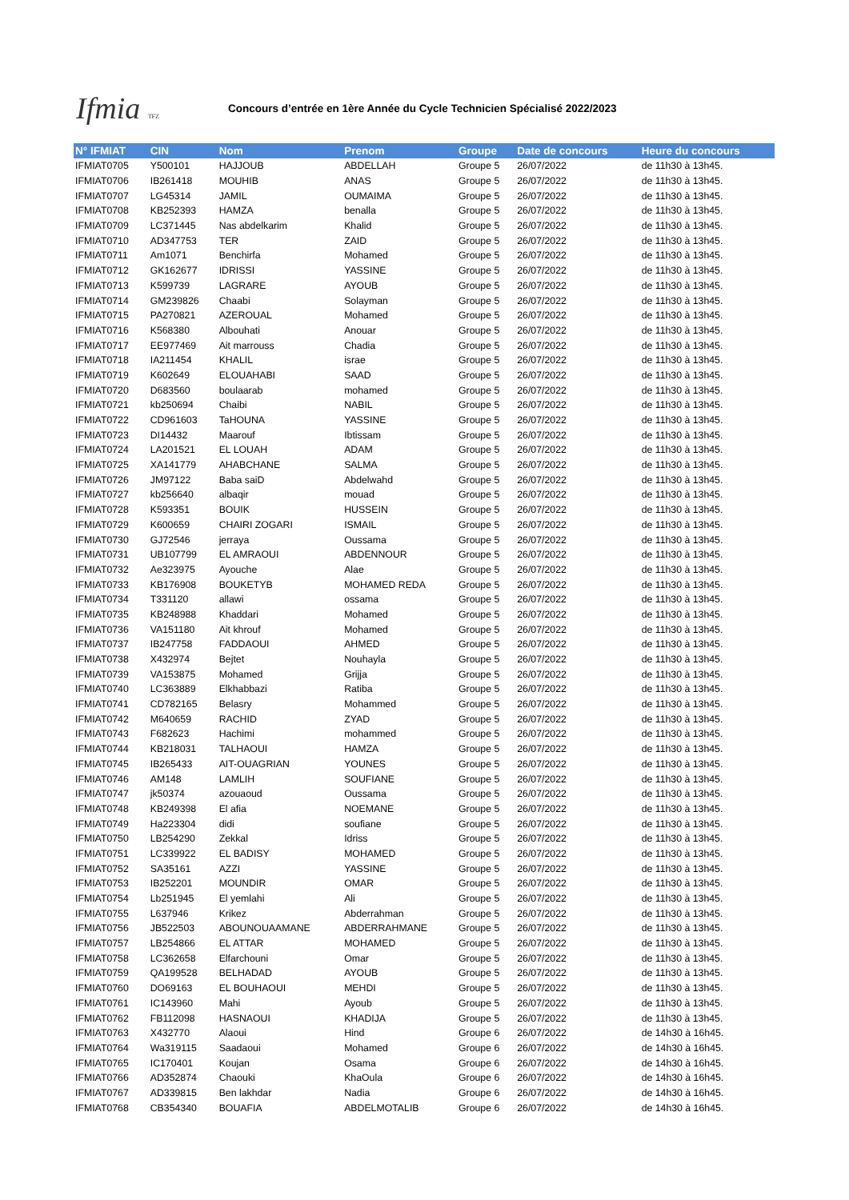Ifmia TFZ
Concours d’entrée en 1ère Année du Cycle Technicien Spécialisé 2022/2023
| N° IFMIAT | CIN | Nom | Prenom | Groupe | Date de concours | Heure du concours |
| --- | --- | --- | --- | --- | --- | --- |
| IFMIAT0705 | Y500101 | HAJJOUB | ABDELLAH | Groupe 5 | 26/07/2022 | de 11h30 à 13h45. |
| IFMIAT0706 | IB261418 | MOUHIB | ANAS | Groupe 5 | 26/07/2022 | de 11h30 à 13h45. |
| IFMIAT0707 | LG45314 | JAMIL | OUMAIMA | Groupe 5 | 26/07/2022 | de 11h30 à 13h45. |
| IFMIAT0708 | KB252393 | HAMZA | benalla | Groupe 5 | 26/07/2022 | de 11h30 à 13h45. |
| IFMIAT0709 | LC371445 | Nas abdelkarim | Khalid | Groupe 5 | 26/07/2022 | de 11h30 à 13h45. |
| IFMIAT0710 | AD347753 | TER | ZAID | Groupe 5 | 26/07/2022 | de 11h30 à 13h45. |
| IFMIAT0711 | Am1071 | Benchirfa | Mohamed | Groupe 5 | 26/07/2022 | de 11h30 à 13h45. |
| IFMIAT0712 | GK162677 | IDRISSI | YASSINE | Groupe 5 | 26/07/2022 | de 11h30 à 13h45. |
| IFMIAT0713 | K599739 | LAGRARE | AYOUB | Groupe 5 | 26/07/2022 | de 11h30 à 13h45. |
| IFMIAT0714 | GM239826 | Chaabi | Solayman | Groupe 5 | 26/07/2022 | de 11h30 à 13h45. |
| IFMIAT0715 | PA270821 | AZEROUAL | Mohamed | Groupe 5 | 26/07/2022 | de 11h30 à 13h45. |
| IFMIAT0716 | K568380 | Albouhati | Anouar | Groupe 5 | 26/07/2022 | de 11h30 à 13h45. |
| IFMIAT0717 | EE977469 | Ait marrouss | Chadia | Groupe 5 | 26/07/2022 | de 11h30 à 13h45. |
| IFMIAT0718 | IA211454 | KHALIL | israe | Groupe 5 | 26/07/2022 | de 11h30 à 13h45. |
| IFMIAT0719 | K602649 | ELOUAHABI | SAAD | Groupe 5 | 26/07/2022 | de 11h30 à 13h45. |
| IFMIAT0720 | D683560 | boulaarab | mohamed | Groupe 5 | 26/07/2022 | de 11h30 à 13h45. |
| IFMIAT0721 | kb250694 | Chaibi | NABIL | Groupe 5 | 26/07/2022 | de 11h30 à 13h45. |
| IFMIAT0722 | CD961603 | TaHOUNA | YASSINE | Groupe 5 | 26/07/2022 | de 11h30 à 13h45. |
| IFMIAT0723 | DI14432 | Maarouf | Ibtissam | Groupe 5 | 26/07/2022 | de 11h30 à 13h45. |
| IFMIAT0724 | LA201521 | EL LOUAH | ADAM | Groupe 5 | 26/07/2022 | de 11h30 à 13h45. |
| IFMIAT0725 | XA141779 | AHABCHANE | SALMA | Groupe 5 | 26/07/2022 | de 11h30 à 13h45. |
| IFMIAT0726 | JM97122 | Baba saiD | Abdelwahd | Groupe 5 | 26/07/2022 | de 11h30 à 13h45. |
| IFMIAT0727 | kb256640 | albaqir | mouad | Groupe 5 | 26/07/2022 | de 11h30 à 13h45. |
| IFMIAT0728 | K593351 | BOUIK | HUSSEIN | Groupe 5 | 26/07/2022 | de 11h30 à 13h45. |
| IFMIAT0729 | K600659 | CHAIRI ZOGARI | ISMAIL | Groupe 5 | 26/07/2022 | de 11h30 à 13h45. |
| IFMIAT0730 | GJ72546 | jerraya | Oussama | Groupe 5 | 26/07/2022 | de 11h30 à 13h45. |
| IFMIAT0731 | UB107799 | EL AMRAOUI | ABDENNOUR | Groupe 5 | 26/07/2022 | de 11h30 à 13h45. |
| IFMIAT0732 | Ae323975 | Ayouche | Alae | Groupe 5 | 26/07/2022 | de 11h30 à 13h45. |
| IFMIAT0733 | KB176908 | BOUKETYB | MOHAMED REDA | Groupe 5 | 26/07/2022 | de 11h30 à 13h45. |
| IFMIAT0734 | T331120 | allawi | ossama | Groupe 5 | 26/07/2022 | de 11h30 à 13h45. |
| IFMIAT0735 | KB248988 | Khaddari | Mohamed | Groupe 5 | 26/07/2022 | de 11h30 à 13h45. |
| IFMIAT0736 | VA151180 | Ait khrouf | Mohamed | Groupe 5 | 26/07/2022 | de 11h30 à 13h45. |
| IFMIAT0737 | IB247758 | FADDAOUI | AHMED | Groupe 5 | 26/07/2022 | de 11h30 à 13h45. |
| IFMIAT0738 | X432974 | Bejtet | Nouhayla | Groupe 5 | 26/07/2022 | de 11h30 à 13h45. |
| IFMIAT0739 | VA153875 | Mohamed | Grijja | Groupe 5 | 26/07/2022 | de 11h30 à 13h45. |
| IFMIAT0740 | LC363889 | Elkhabbazi | Ratiba | Groupe 5 | 26/07/2022 | de 11h30 à 13h45. |
| IFMIAT0741 | CD782165 | Belasry | Mohammed | Groupe 5 | 26/07/2022 | de 11h30 à 13h45. |
| IFMIAT0742 | M640659 | RACHID | ZYAD | Groupe 5 | 26/07/2022 | de 11h30 à 13h45. |
| IFMIAT0743 | F682623 | Hachimi | mohammed | Groupe 5 | 26/07/2022 | de 11h30 à 13h45. |
| IFMIAT0744 | KB218031 | TALHAOUI | HAMZA | Groupe 5 | 26/07/2022 | de 11h30 à 13h45. |
| IFMIAT0745 | IB265433 | AIT-OUAGRIAN | YOUNES | Groupe 5 | 26/07/2022 | de 11h30 à 13h45. |
| IFMIAT0746 | AM148 | LAMLIH | SOUFIANE | Groupe 5 | 26/07/2022 | de 11h30 à 13h45. |
| IFMIAT0747 | jk50374 | azouaoud | Oussama | Groupe 5 | 26/07/2022 | de 11h30 à 13h45. |
| IFMIAT0748 | KB249398 | El afia | NOEMANE | Groupe 5 | 26/07/2022 | de 11h30 à 13h45. |
| IFMIAT0749 | Ha223304 | didi | soufiane | Groupe 5 | 26/07/2022 | de 11h30 à 13h45. |
| IFMIAT0750 | LB254290 | Zekkal | Idriss | Groupe 5 | 26/07/2022 | de 11h30 à 13h45. |
| IFMIAT0751 | LC339922 | EL BADISY | MOHAMED | Groupe 5 | 26/07/2022 | de 11h30 à 13h45. |
| IFMIAT0752 | SA35161 | AZZI | YASSINE | Groupe 5 | 26/07/2022 | de 11h30 à 13h45. |
| IFMIAT0753 | IB252201 | MOUNDIR | OMAR | Groupe 5 | 26/07/2022 | de 11h30 à 13h45. |
| IFMIAT0754 | Lb251945 | El yemlahi | Ali | Groupe 5 | 26/07/2022 | de 11h30 à 13h45. |
| IFMIAT0755 | L637946 | Krikez | Abderrahman | Groupe 5 | 26/07/2022 | de 11h30 à 13h45. |
| IFMIAT0756 | JB522503 | ABOUNOUAAMANE | ABDERRAHMANE | Groupe 5 | 26/07/2022 | de 11h30 à 13h45. |
| IFMIAT0757 | LB254866 | EL ATTAR | MOHAMED | Groupe 5 | 26/07/2022 | de 11h30 à 13h45. |
| IFMIAT0758 | LC362658 | Elfarchouni | Omar | Groupe 5 | 26/07/2022 | de 11h30 à 13h45. |
| IFMIAT0759 | QA199528 | BELHADAD | AYOUB | Groupe 5 | 26/07/2022 | de 11h30 à 13h45. |
| IFMIAT0760 | DO69163 | EL BOUHAOUI | MEHDI | Groupe 5 | 26/07/2022 | de 11h30 à 13h45. |
| IFMIAT0761 | IC143960 | Mahi | Ayoub | Groupe 5 | 26/07/2022 | de 11h30 à 13h45. |
| IFMIAT0762 | FB112098 | HASNAOUI | KHADIJA | Groupe 5 | 26/07/2022 | de 11h30 à 13h45. |
| IFMIAT0763 | X432770 | Alaoui | Hind | Groupe 6 | 26/07/2022 | de 14h30 à 16h45. |
| IFMIAT0764 | Wa319115 | Saadaoui | Mohamed | Groupe 6 | 26/07/2022 | de 14h30 à 16h45. |
| IFMIAT0765 | IC170401 | Koujan | Osama | Groupe 6 | 26/07/2022 | de 14h30 à 16h45. |
| IFMIAT0766 | AD352874 | Chaouki | KhaOula | Groupe 6 | 26/07/2022 | de 14h30 à 16h45. |
| IFMIAT0767 | AD339815 | Ben lakhdar | Nadia | Groupe 6 | 26/07/2022 | de 14h30 à 16h45. |
| IFMIAT0768 | CB354340 | BOUAFIA | ABDELMOTALIB | Groupe 6 | 26/07/2022 | de 14h30 à 16h45. |